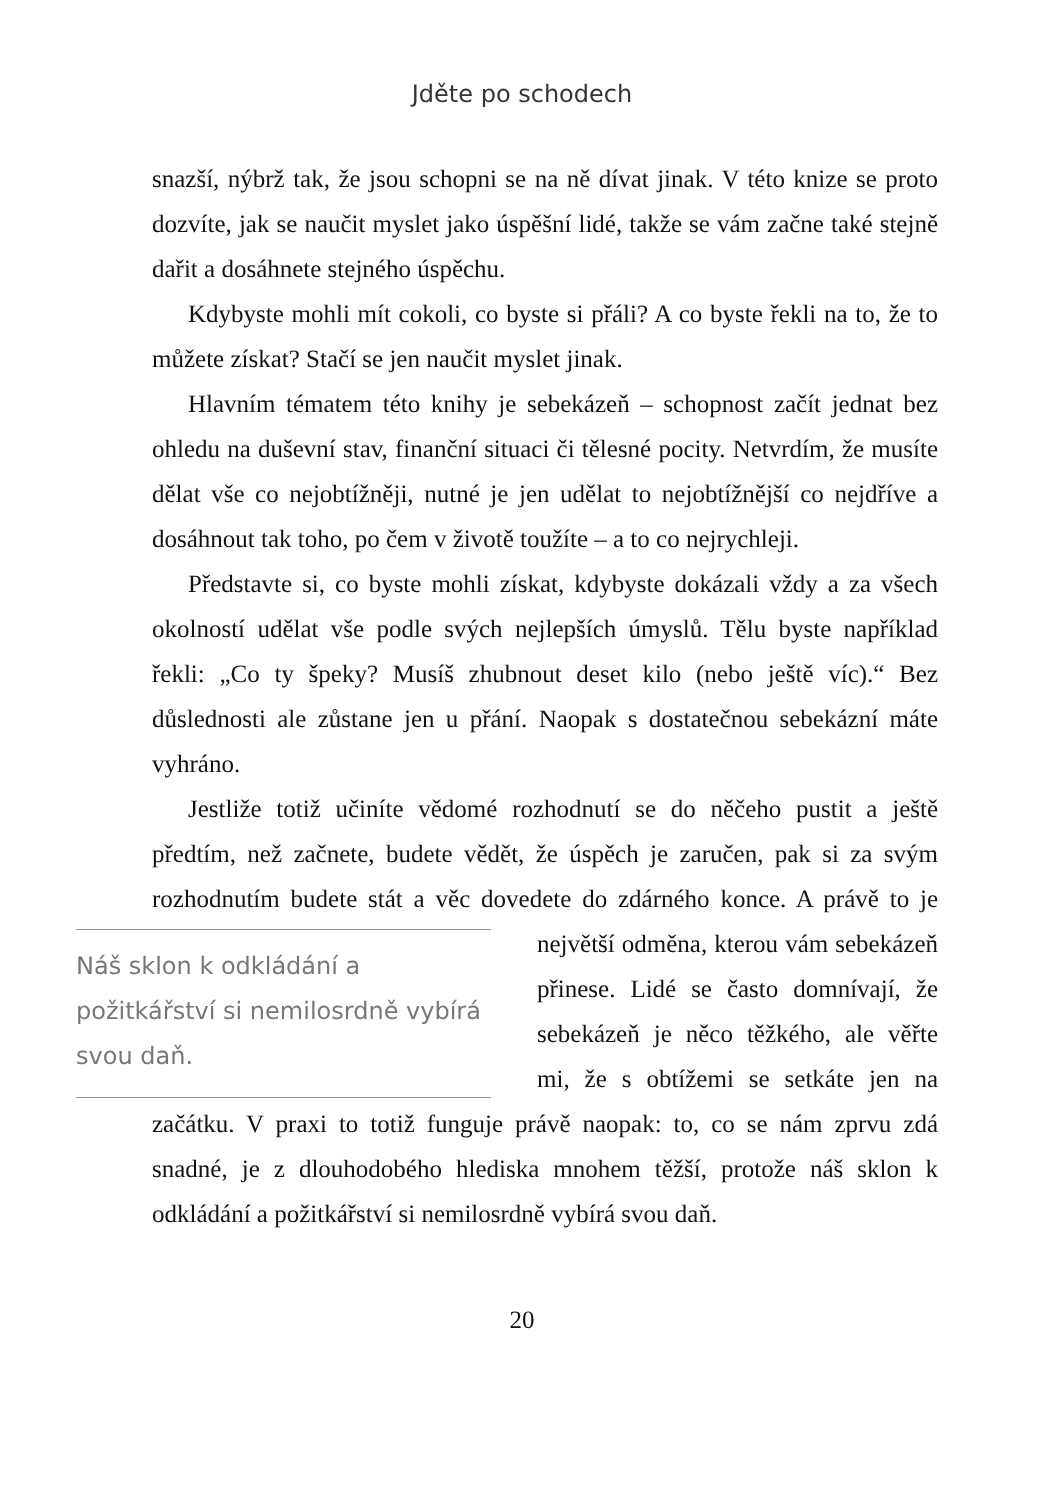Jděte po schodech
snazší, nýbrž tak, že jsou schopni se na ně dívat jinak. V této knize se proto dozvíte, jak se naučit myslet jako úspěšní lidé, takže se vám začne také stejně dařit a dosáhnete stejného úspěchu.
Kdybyste mohli mít cokoli, co byste si přáli? A co byste řekli na to, že to můžete získat? Stačí se jen naučit myslet jinak.
Hlavním tématem této knihy je sebekázeň – schopnost začít jednat bez ohledu na duševní stav, finanční situaci či tělesné pocity. Netvrdím, že musíte dělat vše co nejobtížněji, nutné je jen udělat to nejobtížnější co nejdříve a dosáhnout tak toho, po čem v životě toužíte – a to co nejrychleji.
Představte si, co byste mohli získat, kdybyste dokázali vždy a za všech okolností udělat vše podle svých nejlepších úmyslů. Tělu byste například řekli: „Co ty špeky? Musíš zhubnout deset kilo (nebo ještě víc).“ Bez důslednosti ale zůstane jen u přání. Naopak s dostatečnou sebekázní máte vyhráno.
Jestliže totiž učiníte vědomé rozhodnutí se do něčeho pustit a ještě předtím, než začnete, budete vědět, že úspěch je zaručen, pak si za svým rozhodnutím budete stát a věc dovedete do zdár Náš sklon k odkládání a požitkářství si nemilosrdně vybírá svou daň. ného konce. A právě to je největší odměna, kterou vám sebekázeň přinese. Lidé se často domnívají, že sebekázeň je něco těžkého, ale věřte mi, že s obtížemi se setkáte jen na začátku. V praxi to totiž funguje právě naopak: to, co se nám zprvu zdá snadné, je z dlouhodobého hlediska mnohem těžší, protože náš sklon k odkládání a požitkářství si nemilosrdně vybírá svou daň.
20